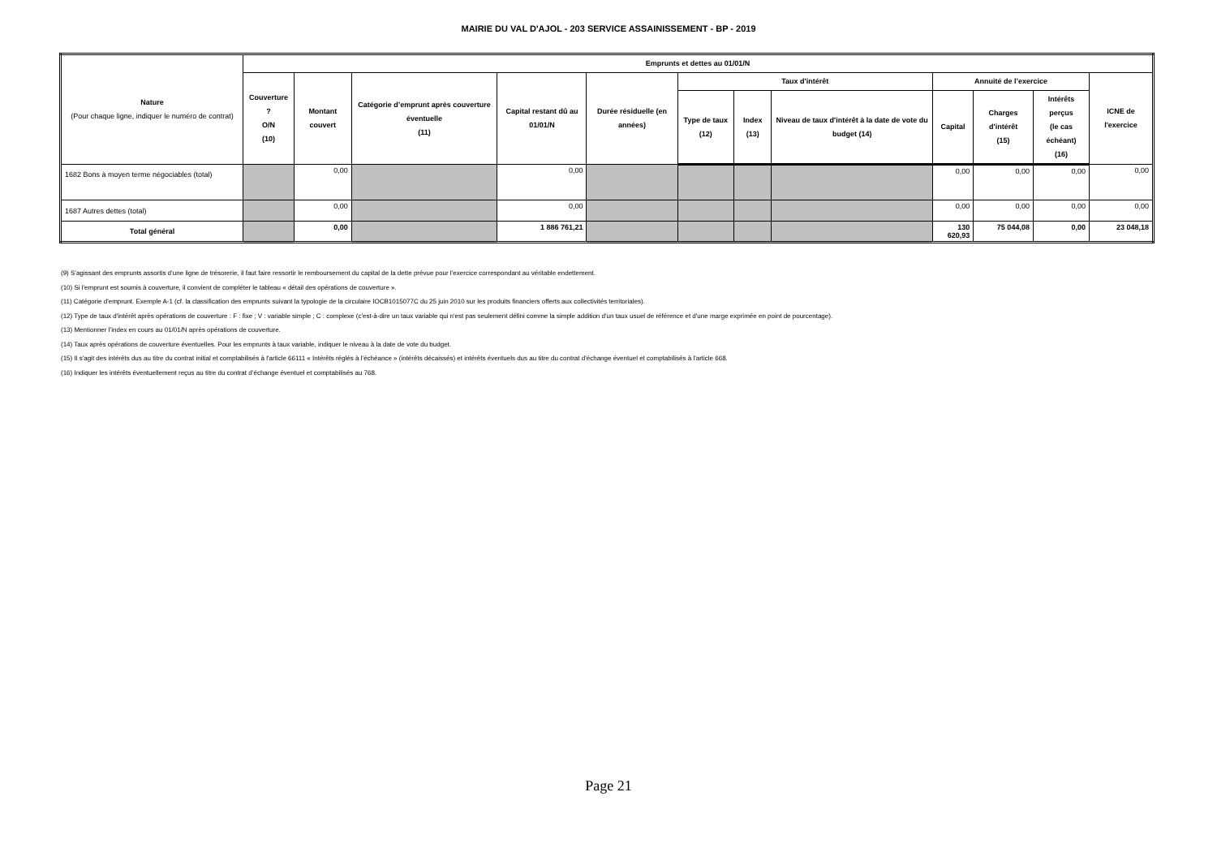MAIRIE DU VAL D'AJOL - 203 SERVICE ASSAINISSEMENT - BP - 2019
| Nature (Pour chaque ligne, indiquer le numéro de contrat) | Emprunts et dettes au 01/01/N | | | | | | | | | | | |
| --- | --- | --- | --- | --- | --- | --- | --- | --- | --- | --- | --- | --- |
| | Couverture ? O/N (10) | Montant couvert | Catégorie d’emprunt après couverture éventuelle (11) | Capital restant dû au 01/01/N | Durée résiduelle (en années) | Taux d'intérêt | | | Annuité de l’exercice | | | ICNE de l'exercice |
| | | | | | | Type de taux (12) | Index (13) | Niveau de taux d'intérêt à la date de vote du budget (14) | Capital | Charges d'intérêt (15) | Intérêts perçus (le cas échéant) (16) | |
| 1682 Bons à moyen terme négociables (total) | | 0,00 | | 0,00 | | | | | 0,00 | 0,00 | 0,00 | 0,00 |
| 1687 Autres dettes (total) | | 0,00 | | 0,00 | | | | | 0,00 | 0,00 | 0,00 | 0,00 |
| Total général | | 0,00 | | 1 886 761,21 | | | | | 130 620,93 | 75 044,08 | 0,00 | 23 048,18 |
(9) S’agissant des emprunts assortis d’une ligne de trésorerie, il faut faire ressortir le remboursement du capital de la dette prévue pour l’exercice correspondant au véritable endettement.
(10) Si l'emprunt est soumis à couverture, il convient de compléter le tableau « détail des opérations de couverture ».
(11) Catégorie d'emprunt. Exemple A-1 (cf. la classification des emprunts suivant la typologie de la circulaire IOCB1015077C du 25 juin 2010 sur les produits financiers offerts aux collectivités territoriales).
(12) Type de taux d'intérêt après opérations de couverture : F : fixe ; V : variable simple ; C : complexe (c'est-à-dire un taux variable qui n'est pas seulement défini comme la simple addition d'un taux usuel de référence et d'une marge exprimée en point de pourcentage).
(13) Mentionner l’index en cours au 01/01/N après opérations de couverture.
(14) Taux après opérations de couverture éventuelles. Pour les emprunts à taux variable, indiquer le niveau à la date de vote du budget.
(15) Il s'agit des intérêts dus au titre du contrat initial et comptabilisés à l'article 66111 « Intérêts réglés à l’échéance » (intérêts décaissés) et intérêts éventuels dus au titre du contrat d'échange éventuel et comptabilisés à l'article 668.
(16) Indiquer les intérêts éventuellement reçus au titre du contrat d’échange éventuel et comptabilisés au 768.
Page 21